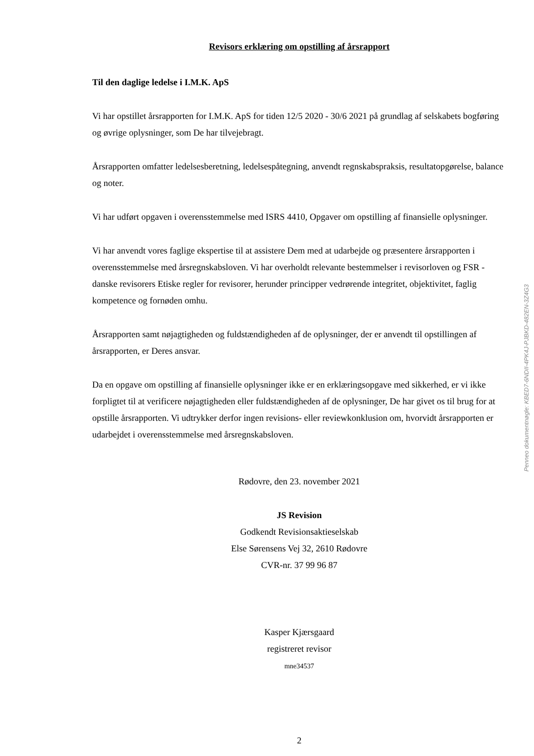Revisors erklæring om opstilling af årsrapport
Til den daglige ledelse i I.M.K. ApS
Vi har opstillet årsrapporten for I.M.K. ApS for tiden 12/5 2020 - 30/6 2021 på grundlag af selskabets bogføring og øvrige oplysninger, som De har tilvejebragt.
Årsrapporten omfatter ledelsesberetning, ledelsespåtegning, anvendt regnskabspraksis, resultatopgørelse, balance og noter.
Vi har udført opgaven i overensstemmelse med ISRS 4410, Opgaver om opstilling af finansielle oplysninger.
Vi har anvendt vores faglige ekspertise til at assistere Dem med at udarbejde og præsentere årsrapporten i overensstemmelse med årsregnskabsloven. Vi har overholdt relevante bestemmelser i revisorloven og FSR - danske revisorers Etiske regler for revisorer, herunder principper vedrørende integritet, objektivitet, faglig kompetence og fornøden omhu.
Årsrapporten samt nøjagtigheden og fuldstændigheden af de oplysninger, der er anvendt til opstillingen af årsrapporten, er Deres ansvar.
Da en opgave om opstilling af finansielle oplysninger ikke er en erklæringsopgave med sikkerhed, er vi ikke forpligtet til at verificere nøjagtigheden eller fuldstændigheden af de oplysninger, De har givet os til brug for at opstille årsrapporten. Vi udtrykker derfor ingen revisions- eller reviewkonklusion om, hvorvidt årsrapporten er udarbejdet i overensstemmelse med årsregnskabsloven.
Rødovre, den 23. november 2021
JS Revision
Godkendt Revisionsaktieselskab
Else Sørensens Vej 32, 2610 Rødovre
CVR-nr. 37 99 96 87
Kasper Kjærsgaard
registreret revisor
mne34537
2
Penneo dokumentnøgle: KBED7-6NDII-4PK4J-PJBKD-482EN-3Z4G3